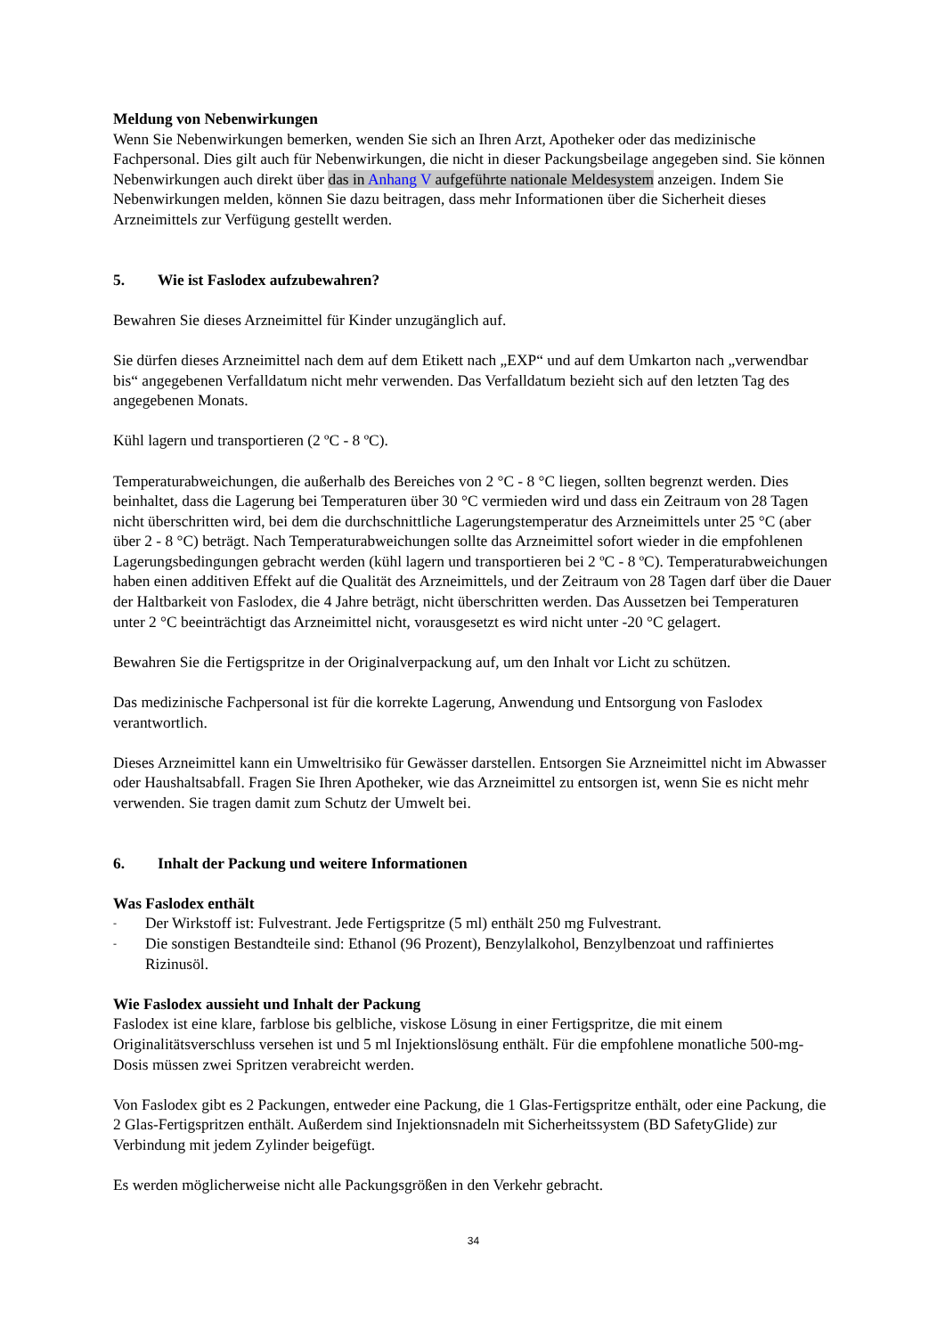Meldung von Nebenwirkungen
Wenn Sie Nebenwirkungen bemerken, wenden Sie sich an Ihren Arzt, Apotheker oder das medizinische Fachpersonal. Dies gilt auch für Nebenwirkungen, die nicht in dieser Packungsbeilage angegeben sind. Sie können Nebenwirkungen auch direkt über das in Anhang V aufgeführte nationale Meldesystem anzeigen. Indem Sie Nebenwirkungen melden, können Sie dazu beitragen, dass mehr Informationen über die Sicherheit dieses Arzneimittels zur Verfügung gestellt werden.
5. Wie ist Faslodex aufzubewahren?
Bewahren Sie dieses Arzneimittel für Kinder unzugänglich auf.
Sie dürfen dieses Arzneimittel nach dem auf dem Etikett nach „EXP“ und auf dem Umkarton nach „verwendbar bis“ angegebenen Verfalldatum nicht mehr verwenden. Das Verfalldatum bezieht sich auf den letzten Tag des angegebenen Monats.
Kühl lagern und transportieren (2 ºC - 8 ºC).
Temperaturabweichungen, die außerhalb des Bereiches von 2 °C - 8 °C liegen, sollten begrenzt werden. Dies beinhaltet, dass die Lagerung bei Temperaturen über 30 °C vermieden wird und dass ein Zeitraum von 28 Tagen nicht überschritten wird, bei dem die durchschnittliche Lagerungstemperatur des Arzneimittels unter 25 °C (aber über 2 - 8 °C) beträgt. Nach Temperaturabweichungen sollte das Arzneimittel sofort wieder in die empfohlenen Lagerungsbedingungen gebracht werden (kühl lagern und transportieren bei 2 ºC - 8 ºC). Temperaturabweichungen haben einen additiven Effekt auf die Qualität des Arzneimittels, und der Zeitraum von 28 Tagen darf über die Dauer der Haltbarkeit von Faslodex, die 4 Jahre beträgt, nicht überschritten werden. Das Aussetzen bei Temperaturen unter 2 °C beeinträchtigt das Arzneimittel nicht, vorausgesetzt es wird nicht unter -20 °C gelagert.
Bewahren Sie die Fertigspritze in der Originalverpackung auf, um den Inhalt vor Licht zu schützen.
Das medizinische Fachpersonal ist für die korrekte Lagerung, Anwendung und Entsorgung von Faslodex verantwortlich.
Dieses Arzneimittel kann ein Umweltrisiko für Gewässer darstellen. Entsorgen Sie Arzneimittel nicht im Abwasser oder Haushaltsabfall. Fragen Sie Ihren Apotheker, wie das Arzneimittel zu entsorgen ist, wenn Sie es nicht mehr verwenden. Sie tragen damit zum Schutz der Umwelt bei.
6. Inhalt der Packung und weitere Informationen
Was Faslodex enthält
- Der Wirkstoff ist: Fulvestrant. Jede Fertigspritze (5 ml) enthält 250 mg Fulvestrant.
- Die sonstigen Bestandteile sind: Ethanol (96 Prozent), Benzylalkohol, Benzylbenzoat und raffiniertes Rizinusöl.
Wie Faslodex aussieht und Inhalt der Packung
Faslodex ist eine klare, farblose bis gelbliche, viskose Lösung in einer Fertigspritze, die mit einem Originalitätsverschluss versehen ist und 5 ml Injektionslösung enthält. Für die empfohlene monatliche 500-mg-Dosis müssen zwei Spritzen verabreicht werden.
Von Faslodex gibt es 2 Packungen, entweder eine Packung, die 1 Glas-Fertigspritze enthält, oder eine Packung, die 2 Glas-Fertigspritzen enthält. Außerdem sind Injektionsnadeln mit Sicherheitssystem (BD SafetyGlide) zur Verbindung mit jedem Zylinder beigefügt.
Es werden möglicherweise nicht alle Packungsgrößen in den Verkehr gebracht.
34